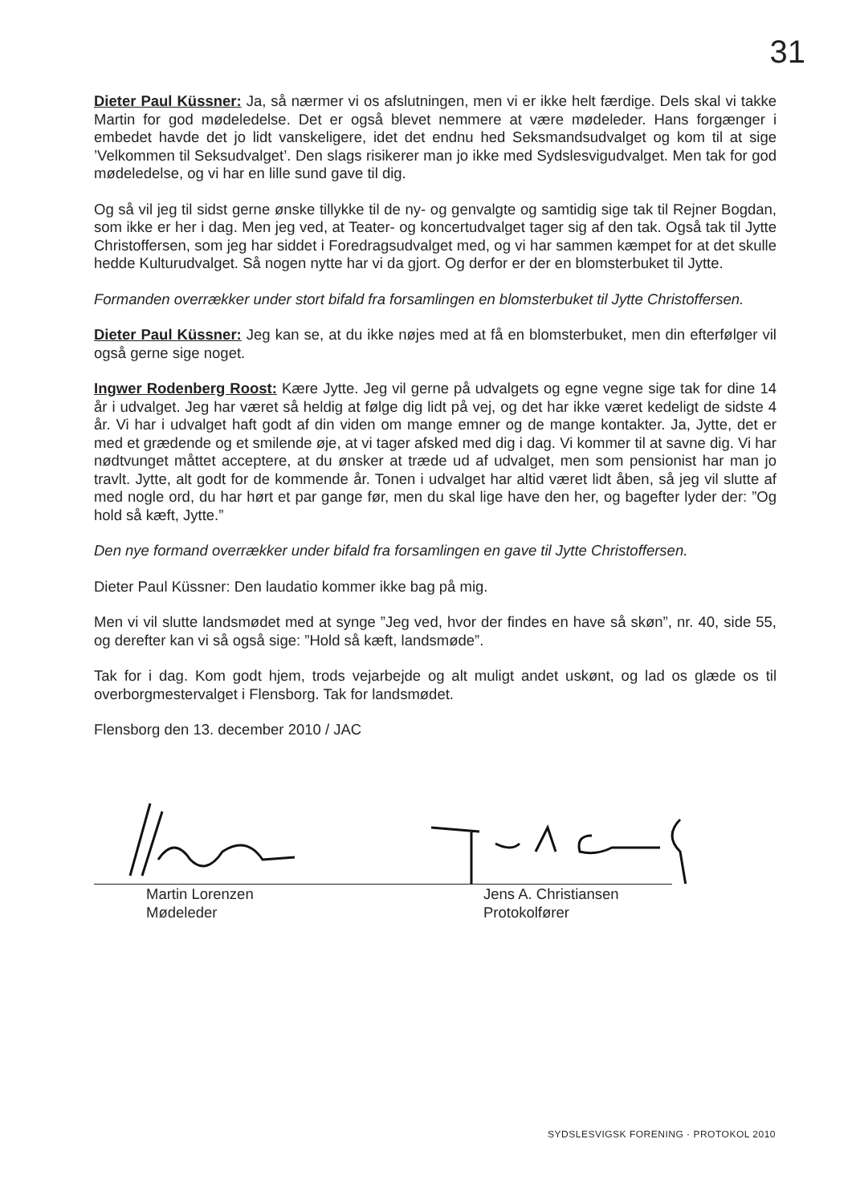31
Dieter Paul Küssner: Ja, så nærmer vi os afslutningen, men vi er ikke helt færdige. Dels skal vi takke Martin for god mødeledelse. Det er også blevet nemmere at være mødeleder. Hans forgænger i embedet havde det jo lidt vanskeligere, idet det endnu hed Seksmandsudvalget og kom til at sige ’Velkommen til Seksudvalget’. Den slags risikerer man jo ikke med Sydslesvigudvalget. Men tak for god mødeledelse, og vi har en lille sund gave til dig.
Og så vil jeg til sidst gerne ønske tillykke til de ny- og genvalgte og samtidig sige tak til Rejner Bogdan, som ikke er her i dag. Men jeg ved, at Teater- og koncertudvalget tager sig af den tak. Også tak til Jytte Christoffersen, som jeg har siddet i Foredragsudvalget med, og vi har sammen kæmpet for at det skulle hedde Kulturudvalget. Så nogen nytte har vi da gjort. Og derfor er der en blomsterbuket til Jytte.
Formanden overrækker under stort bifald fra forsamlingen en blomsterbuket til Jytte Christoffersen.
Dieter Paul Küssner: Jeg kan se, at du ikke nøjes med at få en blomsterbuket, men din efterfølger vil også gerne sige noget.
Ingwer Rodenberg Roost: Kære Jytte. Jeg vil gerne på udvalgets og egne vegne sige tak for dine 14 år i udvalget. Jeg har været så heldig at følge dig lidt på vej, og det har ikke været kedeligt de sidste 4 år. Vi har i udvalget haft godt af din viden om mange emner og de mange kontakter. Ja, Jytte, det er med et grædende og et smilende øje, at vi tager afsked med dig i dag. Vi kommer til at savne dig. Vi har nødtvunget måttet acceptere, at du ønsker at træde ud af udvalget, men som pensionist har man jo travlt. Jytte, alt godt for de kommende år. Tonen i udvalget har altid været lidt åben, så jeg vil slutte af med nogle ord, du har hørt et par gange før, men du skal lige have den her, og bagefter lyder der: ”Og hold så kæft, Jytte.”
Den nye formand overrækker under bifald fra forsamlingen en gave til Jytte Christoffersen.
Dieter Paul Küssner: Den laudatio kommer ikke bag på mig.
Men vi vil slutte landsmødet med at synge ”Jeg ved, hvor der findes en have så skøn”, nr. 40, side 55, og derefter kan vi så også sige: ”Hold så kæft, landsmøde”.
Tak for i dag. Kom godt hjem, trods vejarbejde og alt muligt andet uskønt, og lad os glæde os til overborgmestervalget i Flensborg. Tak for landsmødet.
Flensborg den 13. december 2010 / JAC
Martin Lorenzen
Mødeleder
Jens A. Christiansen
Protokolfører
SYDSLESVIGSK FORENING · PROTOKOL 2010